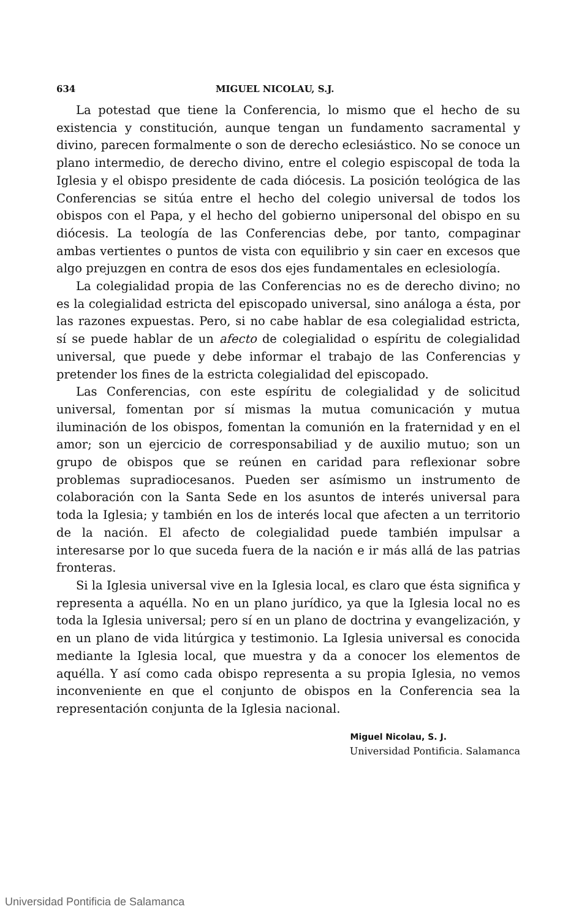634 MIGUEL NICOLAU, S.J.
La potestad que tiene la Conferencia, lo mismo que el hecho de su existencia y constitución, aunque tengan un fundamento sacramental y divino, parecen formalmente o son de derecho eclesiástico. No se conoce un plano intermedio, de derecho divino, entre el colegio espiscopal de toda la Iglesia y el obispo presidente de cada diócesis. La posición teológica de las Conferencias se sitúa entre el hecho del colegio universal de todos los obispos con el Papa, y el hecho del gobierno unipersonal del obispo en su diócesis. La teología de las Conferencias debe, por tanto, compaginar ambas vertientes o puntos de vista con equilibrio y sin caer en excesos que algo prejuzgen en contra de esos dos ejes fundamentales en eclesiología.
La colegialidad propia de las Conferencias no es de derecho divino; no es la colegialidad estricta del episcopado universal, sino análoga a ésta, por las razones expuestas. Pero, si no cabe hablar de esa colegialidad estricta, sí se puede hablar de un afecto de colegialidad o espíritu de colegialidad universal, que puede y debe informar el trabajo de las Conferencias y pretender los fines de la estricta colegialidad del episcopado.
Las Conferencias, con este espíritu de colegialidad y de solicitud universal, fomentan por sí mismas la mutua comunicación y mutua iluminación de los obispos, fomentan la comunión en la fraternidad y en el amor; son un ejercicio de corresponsabiliad y de auxilio mutuo; son un grupo de obispos que se reúnen en caridad para reflexionar sobre problemas supradiocesanos. Pueden ser asímismo un instrumento de colaboración con la Santa Sede en los asuntos de interés universal para toda la Iglesia; y también en los de interés local que afecten a un territorio de la nación. El afecto de colegialidad puede también impulsar a interesarse por lo que suceda fuera de la nación e ir más allá de las patrias fronteras.
Si la Iglesia universal vive en la Iglesia local, es claro que ésta significa y representa a aquélla. No en un plano jurídico, ya que la Iglesia local no es toda la Iglesia universal; pero sí en un plano de doctrina y evangelización, y en un plano de vida litúrgica y testimonio. La Iglesia universal es conocida mediante la Iglesia local, que muestra y da a conocer los elementos de aquélla. Y así como cada obispo representa a su propia Iglesia, no vemos inconveniente en que el conjunto de obispos en la Conferencia sea la representación conjunta de la Iglesia nacional.
Miguel Nicolau, S. J.
Universidad Pontificia. Salamanca
Universidad Pontificia de Salamanca